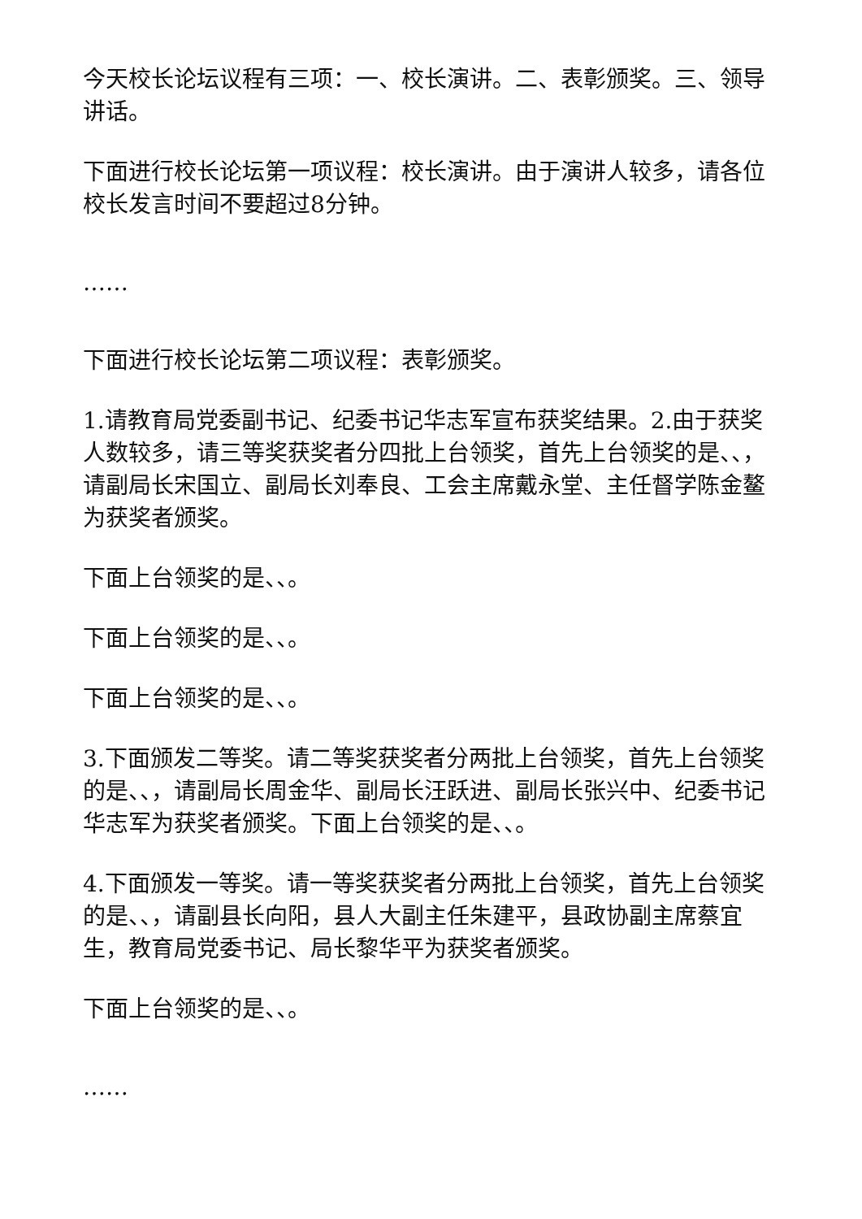今天校长论坛议程有三项：一、校长演讲。二、表彰颁奖。三、领导讲话。
下面进行校长论坛第一项议程：校长演讲。由于演讲人较多，请各位校长发言时间不要超过8分钟。
……
下面进行校长论坛第二项议程：表彰颁奖。
1.请教育局党委副书记、纪委书记华志军宣布获奖结果。2.由于获奖人数较多，请三等奖获奖者分四批上台领奖，首先上台领奖的是、、，请副局长宋国立、副局长刘奉良、工会主席戴永堂、主任督学陈金鳌为获奖者颁奖。
下面上台领奖的是、、。
下面上台领奖的是、、。
下面上台领奖的是、、。
3.下面颁发二等奖。请二等奖获奖者分两批上台领奖，首先上台领奖的是、、，请副局长周金华、副局长汪跃进、副局长张兴中、纪委书记华志军为获奖者颁奖。下面上台领奖的是、、。
4.下面颁发一等奖。请一等奖获奖者分两批上台领奖，首先上台领奖的是、、，请副县长向阳，县人大副主任朱建平，县政协副主席蔡宜生，教育局党委书记、局长黎华平为获奖者颁奖。
下面上台领奖的是、、。
……